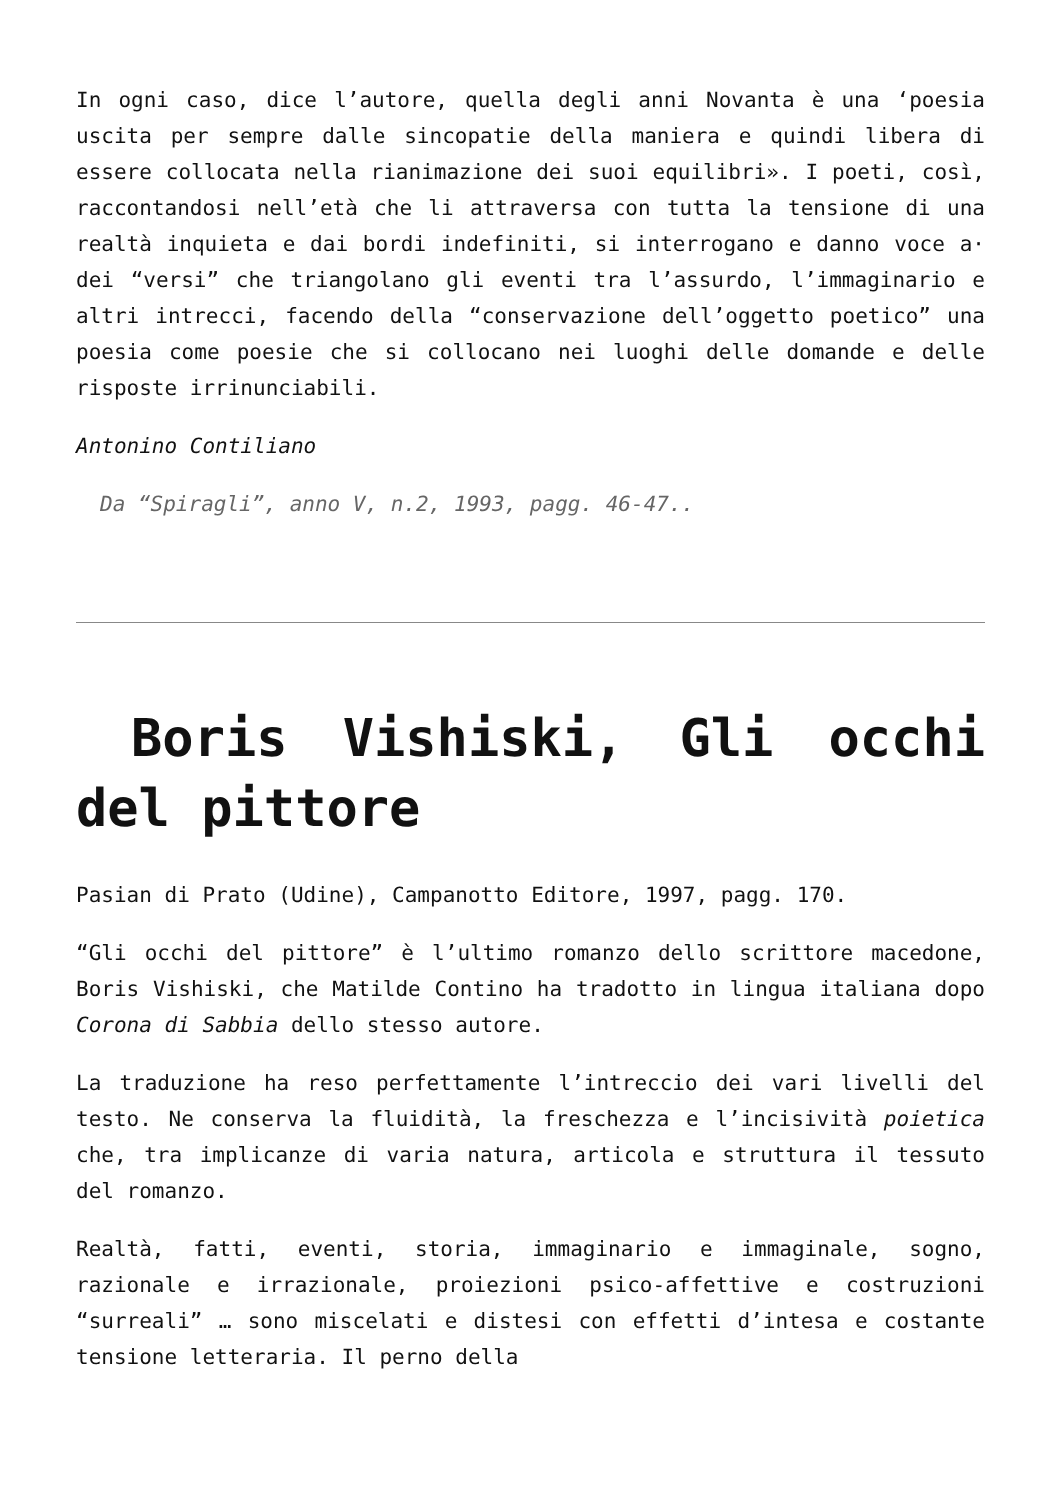In ogni caso, dice l’autore, quella degli anni Novanta è una ‘poesia uscita per sempre dalle sincopatie della maniera e quindi libera di essere collocata nella rianimazione dei suoi equilibri». I poeti, così, raccontandosi nell’età che li attraversa con tutta la tensione di una realtà inquieta e dai bordi indefiniti, si interrogano e danno voce a· dei “versi” che triangolano gli eventi tra l’assurdo, l’immaginario e altri intrecci, facendo della “conservazione dell’oggetto poetico” una poesia come poesie che si collocano nei luoghi delle domande e delle risposte irrinunciabili.
Antonino Contiliano
Da “Spiragli”, anno V, n.2, 1993, pagg. 46-47..
Boris Vishiski, Gli occhi del pittore
Pasian di Prato (Udine), Campanotto Editore, 1997, pagg. 170.
“Gli occhi del pittore” è l’ultimo romanzo dello scrittore macedone, Boris Vishiski, che Matilde Contino ha tradotto in lingua italiana dopo Corona di Sabbia dello stesso autore.
La traduzione ha reso perfettamente l’intreccio dei vari livelli del testo. Ne conserva la fluidità, la freschezza e l’incisività poietica che, tra implicanze di varia natura, articola e struttura il tessuto del romanzo.
Realtà, fatti, eventi, storia, immaginario e immaginale, sogno, razionale e irrazionale, proiezioni psico-affettive e costruzioni “surreali” … sono miscelati e distesi con effetti d’intesa e costante tensione letteraria. Il perno della